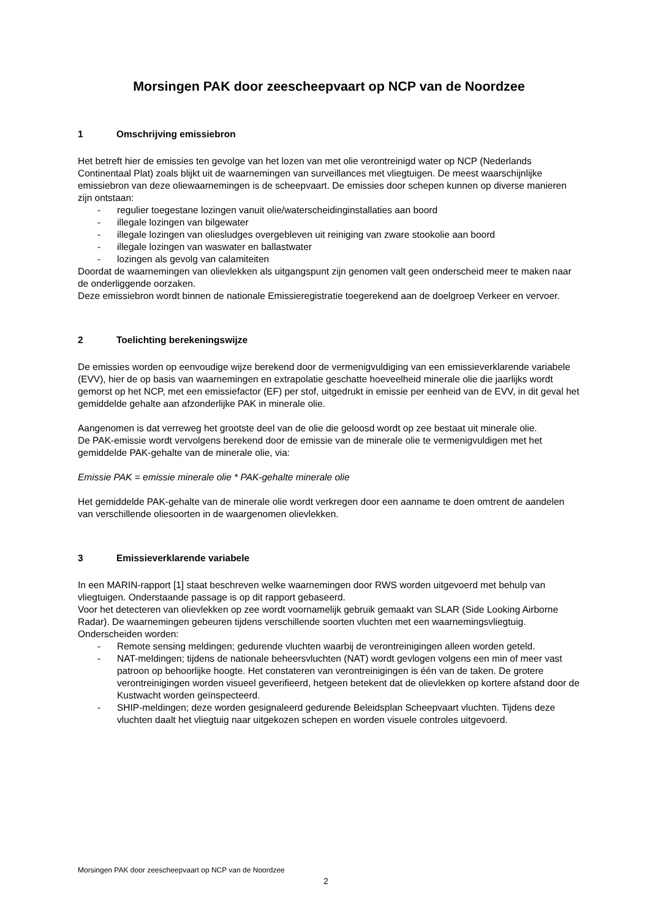Morsingen PAK door zeescheepvaart op NCP van de Noordzee
1 Omschrijving emissiebron
Het betreft hier de emissies ten gevolge van het lozen van met olie verontreinigd water op NCP (Nederlands Continentaal Plat) zoals blijkt uit de waarnemingen van surveillances met vliegtuigen. De meest waarschijnlijke emissiebron van deze oliewaarnemingen is de scheepvaart. De emissies door schepen kunnen op diverse manieren zijn ontstaan:
- regulier toegestane lozingen vanuit olie/waterscheidinginstallaties aan boord
- illegale lozingen van bilgewater
- illegale lozingen van oliesludges overgebleven uit reiniging van zware stookolie aan boord
- illegale lozingen van waswater en ballastwater
- lozingen als gevolg van calamiteiten
Doordat de waarnemingen van olievlekken als uitgangspunt zijn genomen valt geen onderscheid meer te maken naar de onderliggende oorzaken.
Deze emissiebron wordt binnen de nationale Emissieregistratie toegerekend aan de doelgroep Verkeer en vervoer.
2 Toelichting berekeningswijze
De emissies worden op eenvoudige wijze berekend door de vermenigvuldiging van een emissieverklarende variabele (EVV), hier de op basis van waarnemingen en extrapolatie geschatte hoeveelheid minerale olie die jaarlijks wordt gemorst op het NCP, met een emissiefactor (EF) per stof, uitgedrukt in emissie per eenheid van de EVV, in dit geval het gemiddelde gehalte aan afzonderlijke PAK in minerale olie.
Aangenomen is dat verreweg het grootste deel van de olie die geloosd wordt op zee bestaat uit minerale olie.
De PAK-emissie wordt vervolgens berekend door de emissie van de minerale olie te vermenigvuldigen met het gemiddelde PAK-gehalte van de minerale olie, via:
Emissie PAK = emissie minerale olie * PAK-gehalte minerale olie
Het gemiddelde PAK-gehalte van de minerale olie wordt verkregen door een aanname te doen omtrent de aandelen van verschillende oliesoorten in de waargenomen olievlekken.
3 Emissieverklarende variabele
In een MARIN-rapport [1] staat beschreven welke waarnemingen door RWS worden uitgevoerd met behulp van vliegtuigen. Onderstaande passage is op dit rapport gebaseerd.
Voor het detecteren van olievlekken op zee wordt voornamelijk gebruik gemaakt van SLAR (Side Looking Airborne Radar). De waarnemingen gebeuren tijdens verschillende soorten vluchten met een waarnemingsvliegtuig. Onderscheiden worden:
- Remote sensing meldingen; gedurende vluchten waarbij de verontreinigingen alleen worden geteld.
- NAT-meldingen; tijdens de nationale beheersvluchten (NAT) wordt gevlogen volgens een min of meer vast patroon op behoorlijke hoogte. Het constateren van verontreinigingen is één van de taken. De grotere verontreinigingen worden visueel geverifieerd, hetgeen betekent dat de olievlekken op kortere afstand door de Kustwacht worden geïnspecteerd.
- SHIP-meldingen; deze worden gesignaleerd gedurende Beleidsplan Scheepvaart vluchten. Tijdens deze vluchten daalt het vliegtuig naar uitgekozen schepen en worden visuele controles uitgevoerd.
Morsingen PAK door zeescheepvaart op NCP van de Noordzee
2